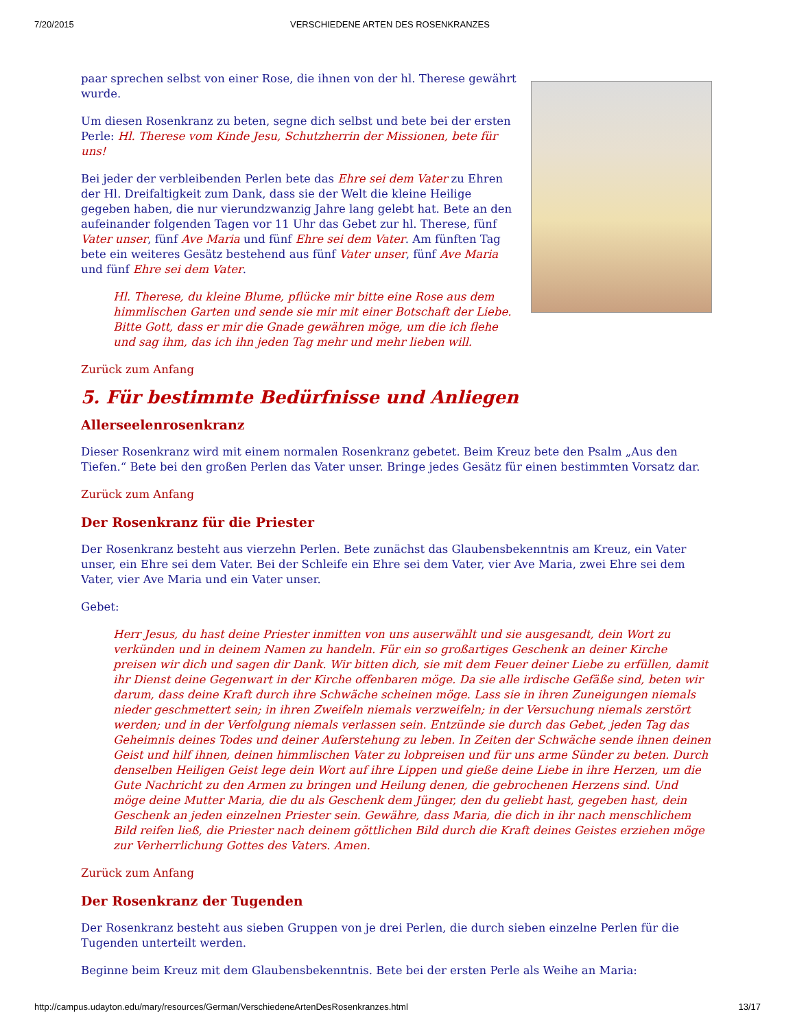7/20/2015 VERSCHIEDENE ARTEN DES ROSENKRANZES
paar sprechen selbst von einer Rose, die ihnen von der hl. Therese gewährt wurde.
Um diesen Rosenkranz zu beten, segne dich selbst und bete bei der ersten Perle: Hl. Therese vom Kinde Jesu, Schutzherrin der Missionen, bete für uns!
Bei jeder der verbleibenden Perlen bete das Ehre sei dem Vater zu Ehren der Hl. Dreifaltigkeit zum Dank, dass sie der Welt die kleine Heilige gegeben haben, die nur vierundzwanzig Jahre lang gelebt hat. Bete an den aufeinander folgenden Tagen vor 11 Uhr das Gebet zur hl. Therese, fünf Vater unser, fünf Ave Maria und fünf Ehre sei dem Vater. Am fünften Tag bete ein weiteres Gesätz bestehend aus fünf Vater unser, fünf Ave Maria und fünf Ehre sei dem Vater.
Hl. Therese, du kleine Blume, pflücke mir bitte eine Rose aus dem himmlischen Garten und sende sie mir mit einer Botschaft der Liebe. Bitte Gott, dass er mir die Gnade gewähren möge, um die ich flehe und sag ihm, das ich ihn jeden Tag mehr und mehr lieben will.
Zurück zum Anfang
5. Für bestimmte Bedürfnisse und Anliegen
Allerseelenrosenkranz
Dieser Rosenkranz wird mit einem normalen Rosenkranz gebetet. Beim Kreuz bete den Psalm „Aus den Tiefen.“ Bete bei den großen Perlen das Vater unser. Bringe jedes Gesätz für einen bestimmten Vorsatz dar.
Zurück zum Anfang
Der Rosenkranz für die Priester
Der Rosenkranz besteht aus vierzehn Perlen. Bete zunächst das Glaubensbekenntnis am Kreuz, ein Vater unser, ein Ehre sei dem Vater. Bei der Schleife ein Ehre sei dem Vater, vier Ave Maria, zwei Ehre sei dem Vater, vier Ave Maria und ein Vater unser.
Gebet:
Herr Jesus, du hast deine Priester inmitten von uns auserwählt und sie ausgesandt, dein Wort zu verkünden und in deinem Namen zu handeln. Für ein so großartiges Geschenk an deiner Kirche preisen wir dich und sagen dir Dank. Wir bitten dich, sie mit dem Feuer deiner Liebe zu erfüllen, damit ihr Dienst deine Gegenwart in der Kirche offenbaren möge. Da sie alle irdische Gefäße sind, beten wir darum, dass deine Kraft durch ihre Schwäche scheinen möge. Lass sie in ihren Zuneigungen niemals nieder geschmettert sein; in ihren Zweifeln niemals verzweifeln; in der Versuchung niemals zerstört werden; und in der Verfolgung niemals verlassen sein. Entzünde sie durch das Gebet, jeden Tag das Geheimnis deines Todes und deiner Auferstehung zu leben. In Zeiten der Schwäche sende ihnen deinen Geist und hilf ihnen, deinen himmlischen Vater zu lobpreisen und für uns arme Sünder zu beten. Durch denselben Heiligen Geist lege dein Wort auf ihre Lippen und gieße deine Liebe in ihre Herzen, um die Gute Nachricht zu den Armen zu bringen und Heilung denen, die gebrochenen Herzens sind. Und möge deine Mutter Maria, die du als Geschenk dem Jünger, den du geliebt hast, gegeben hast, dein Geschenk an jeden einzelnen Priester sein. Gewähre, dass Maria, die dich in ihr nach menschlichem Bild reifen ließ, die Priester nach deinem göttlichen Bild durch die Kraft deines Geistes erziehen möge zur Verherrlichung Gottes des Vaters. Amen.
Zurück zum Anfang
Der Rosenkranz der Tugenden
Der Rosenkranz besteht aus sieben Gruppen von je drei Perlen, die durch sieben einzelne Perlen für die Tugenden unterteilt werden.
Beginne beim Kreuz mit dem Glaubensbekenntnis. Bete bei der ersten Perle als Weihe an Maria:
http://campus.udayton.edu/mary/resources/German/VerschiedeneArtenDesRosenkranzes.html 13/17